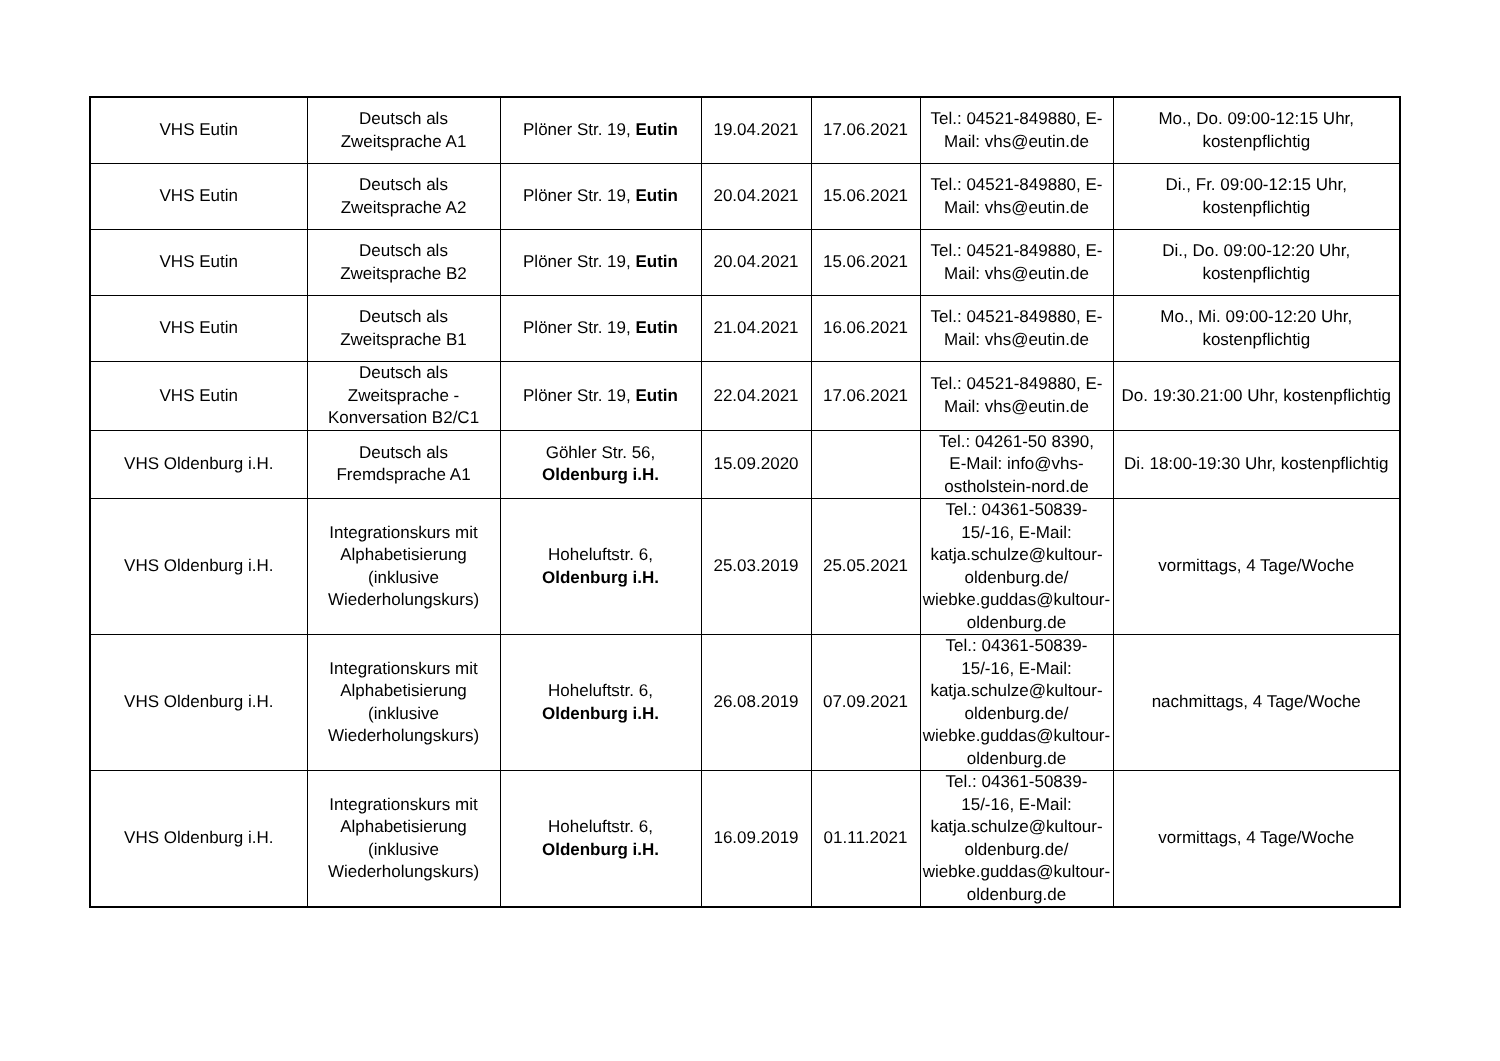| VHS Eutin | Deutsch als Zweitsprache A1 | Plöner Str. 19, Eutin | 19.04.2021 | 17.06.2021 | Tel.: 04521-849880, E-Mail: vhs@eutin.de | Mo., Do. 09:00-12:15 Uhr, kostenpflichtig |
| VHS Eutin | Deutsch als Zweitsprache A2 | Plöner Str. 19, Eutin | 20.04.2021 | 15.06.2021 | Tel.: 04521-849880, E-Mail: vhs@eutin.de | Di., Fr. 09:00-12:15 Uhr, kostenpflichtig |
| VHS Eutin | Deutsch als Zweitsprache B2 | Plöner Str. 19, Eutin | 20.04.2021 | 15.06.2021 | Tel.: 04521-849880, E-Mail: vhs@eutin.de | Di., Do. 09:00-12:20 Uhr, kostenpflichtig |
| VHS Eutin | Deutsch als Zweitsprache B1 | Plöner Str. 19, Eutin | 21.04.2021 | 16.06.2021 | Tel.: 04521-849880, E-Mail: vhs@eutin.de | Mo., Mi. 09:00-12:20 Uhr, kostenpflichtig |
| VHS Eutin | Deutsch als Zweitsprache - Konversation B2/C1 | Plöner Str. 19, Eutin | 22.04.2021 | 17.06.2021 | Tel.: 04521-849880, E-Mail: vhs@eutin.de | Do. 19:30.21:00 Uhr, kostenpflichtig |
| VHS Oldenburg i.H. | Deutsch als Fremdsprache A1 | Göhler Str. 56, Oldenburg i.H. | 15.09.2020 | | Tel.: 04261-50 8390, E-Mail: info@vhs-ostholstein-nord.de | Di. 18:00-19:30 Uhr, kostenpflichtig |
| VHS Oldenburg i.H. | Integrationskurs mit Alphabetisierung (inklusive Wiederholungskurs) | Hoheluftstr. 6, Oldenburg i.H. | 25.03.2019 | 25.05.2021 | Tel.: 04361-50839-15/-16, E-Mail: katja.schulze@kultour-oldenburg.de/ wiebke.guddas@kultour-oldenburg.de | vormittags, 4 Tage/Woche |
| VHS Oldenburg i.H. | Integrationskurs mit Alphabetisierung (inklusive Wiederholungskurs) | Hoheluftstr. 6, Oldenburg i.H. | 26.08.2019 | 07.09.2021 | Tel.: 04361-50839-15/-16, E-Mail: katja.schulze@kultour-oldenburg.de/ wiebke.guddas@kultour-oldenburg.de | nachmittags, 4 Tage/Woche |
| VHS Oldenburg i.H. | Integrationskurs mit Alphabetisierung (inklusive Wiederholungskurs) | Hoheluftstr. 6, Oldenburg i.H. | 16.09.2019 | 01.11.2021 | Tel.: 04361-50839-15/-16, E-Mail: katja.schulze@kultour-oldenburg.de/ wiebke.guddas@kultour-oldenburg.de | vormittags, 4 Tage/Woche |